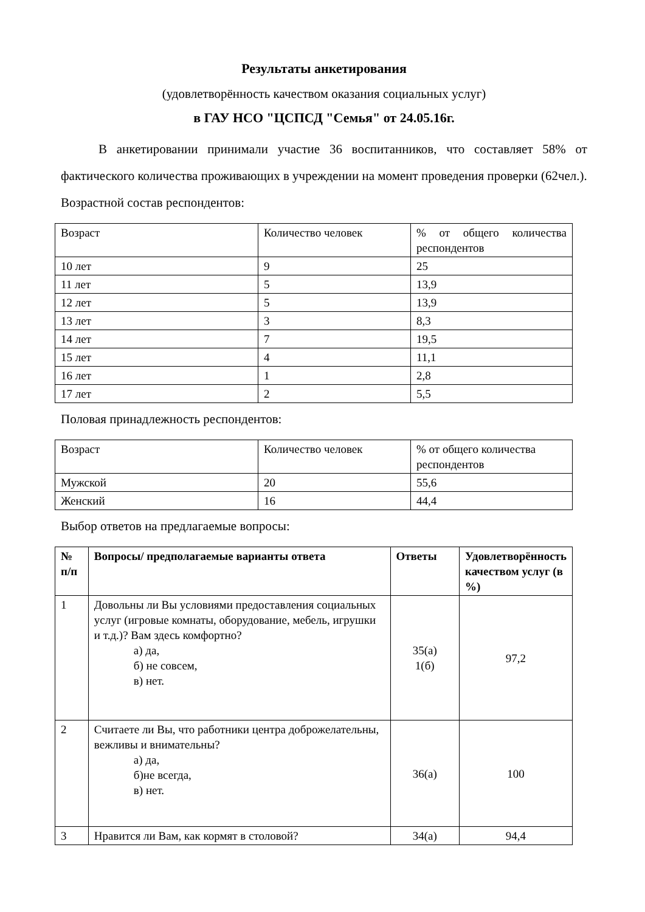Результаты анкетирования
(удовлетворённость качеством оказания социальных услуг)
в ГАУ НСО "ЦСПСД "Семья" от 24.05.16г.
В анкетировании принимали участие 36 воспитанников, что составляет 58% от фактического количества проживающих в учреждении на момент проведения проверки (62чел.).
Возрастной состав респондентов:
| Возраст | Количество человек | % от общего количества респондентов |
| 10 лет | 9 | 25 |
| 11 лет | 5 | 13,9 |
| 12 лет | 5 | 13,9 |
| 13 лет | 3 | 8,3 |
| 14 лет | 7 | 19,5 |
| 15 лет | 4 | 11,1 |
| 16 лет | 1 | 2,8 |
| 17 лет | 2 | 5,5 |
Половая принадлежность респондентов:
| Возраст | Количество человек | % от общего количества респондентов |
| Мужской | 20 | 55,6 |
| Женский | 16 | 44,4 |
Выбор ответов на предлагаемые вопросы:
| № п/п | Вопросы/ предполагаемые варианты ответа | Ответы | Удовлетворённость качеством услуг (в %) |
| --- | --- | --- | --- |
| 1 | Довольны ли Вы условиями предоставления социальных услуг (игровые комнаты, оборудование, мебель, игрушки и т.д.)? Вам здесь комфортно? а) да, б) не совсем, в) нет. | 35(а) 1(б) | 97,2 |
| 2 | Считаете ли Вы, что работники центра доброжелательны, вежливы и внимательны? а) да, б)не всегда, в) нет. | 36(а) | 100 |
| 3 | Нравится ли Вам, как кормят в столовой? | 34(а) | 94,4 |